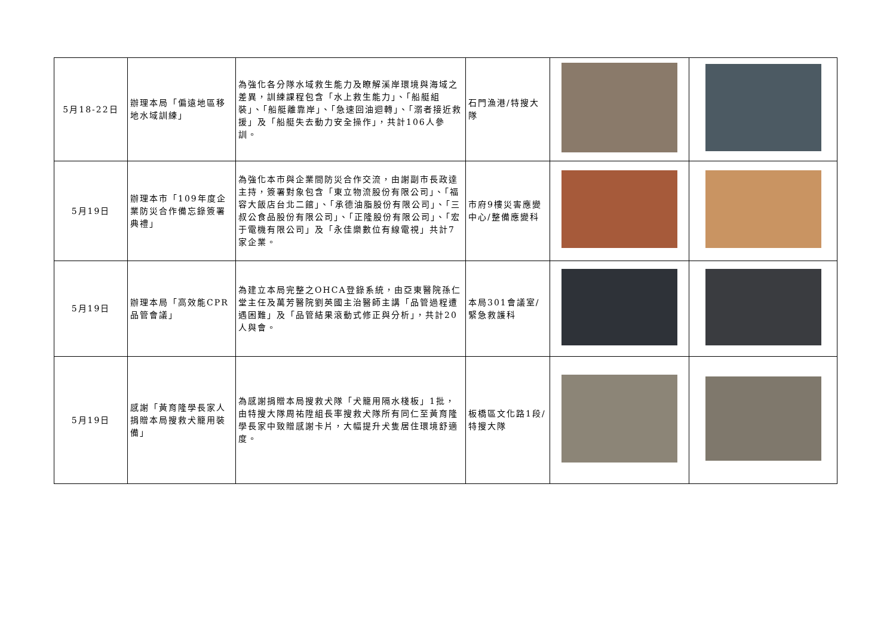| 5月18-22日 | 辦理本局「偏遠地區移地水域訓練」 | 為強化各分隊水域救生能力及瞭解溪岸環境與海域之差異，訓練課程包含「水上救生能力」、「船艇組裝」、「船艇離靠岸」、「急速回油迴轉」、「溺者接近救援」及「船艇失去動力安全操作」，共計106人參訓。 | 石門漁港/特搜大隊 | | |
| 5月19日 | 辦理本市「109年度企業防災合作備忘錄簽署典禮」 | 為強化本市與企業間防災合作交流，由謝副市長政達主持，簽署對象包含「東立物流股份有限公司」、「福容大飯店台北二館」、「承德油脂股份有限公司」、「三叔公食品股份有限公司」、「正隆股份有限公司」、「宏于電機有限公司」及「永佳樂數位有線電視」共計7家企業。 | 市府9樓災害應變中心/整備應變科 | | |
| 5月19日 | 辦理本局「高效能CPR品管會議」 | 為建立本局完整之OHCA登錄系統，由亞東醫院孫仁堂主任及萬芳醫院劉英國主治醫師主講「品管過程遭遇困難」及「品管結果滾動式修正與分析」，共計20人與會。 | 本局301會議室/緊急救護科 | | |
| 5月19日 | 感謝「黃育隆學長家人捐贈本局搜救犬籠用裝備」 | 為感謝捐贈本局搜救犬隊「犬籠用隔水棧板」1批，由特搜大隊周祐陞組長率搜救犬隊所有同仁至黃育隆學長家中致贈感謝卡片，大幅提升犬隻居住環境舒適度。 | 板橋區文化路1段/特搜大隊 | | |